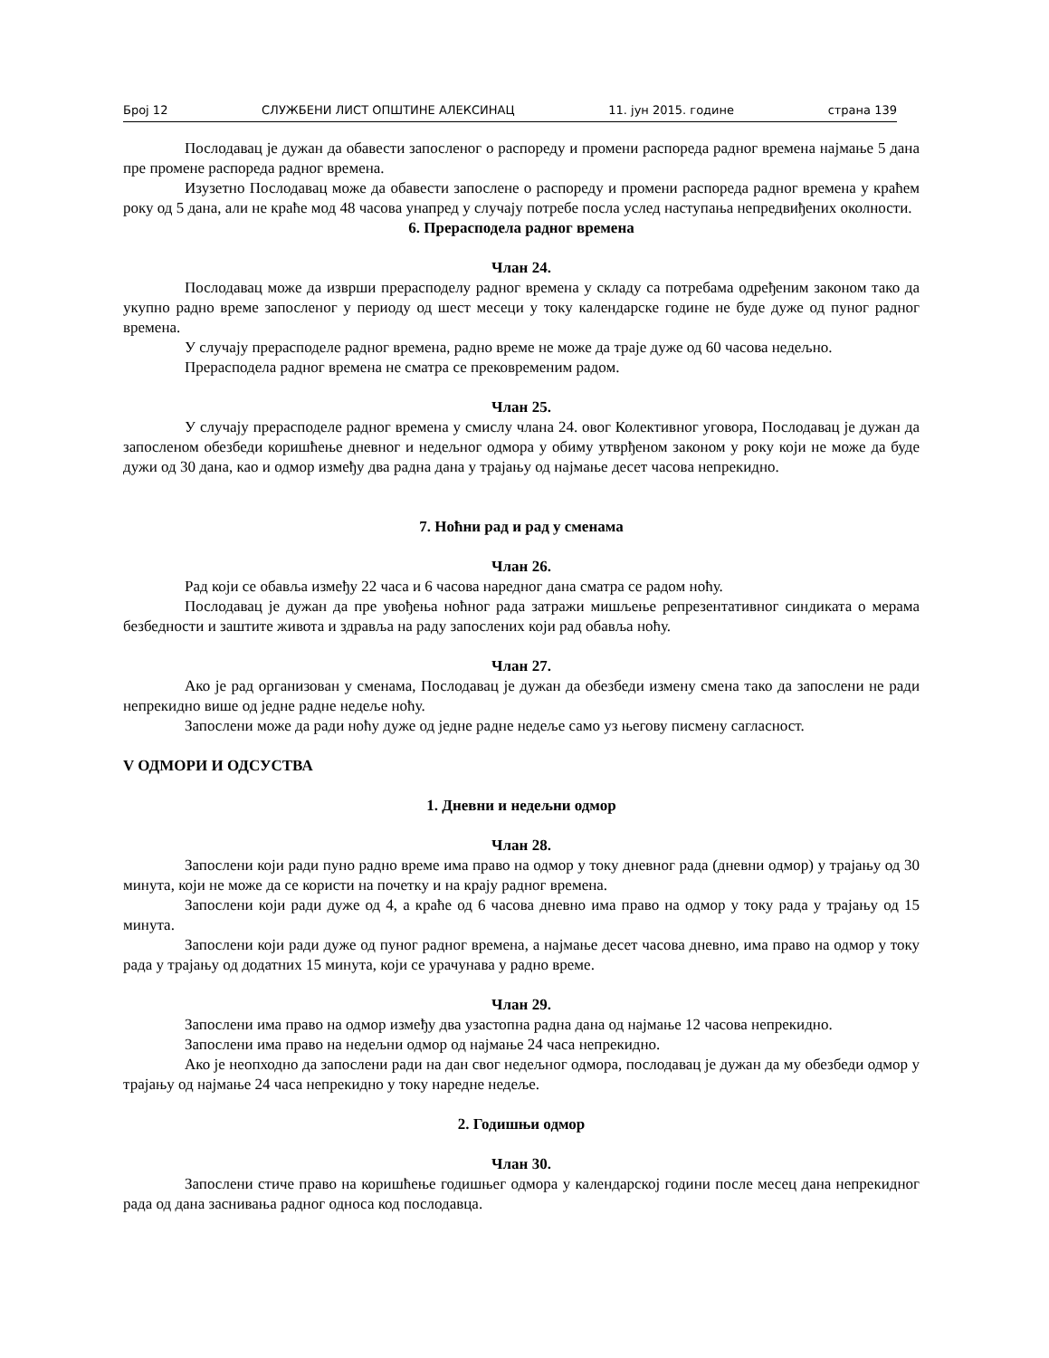Број 12 СЛУЖБЕНИ ЛИСТ ОПШТИНЕ АЛЕКСИНАЦ 11. јун 2015. године страна 139
Послодавац је дужан да обавести запосленог о распореду и промени распореда радног времена најмање 5 дана пре промене распореда радног времена.
Изузетно Послодавац може да обавести запослене о распореду и промени распореда радног времена у краћем року од 5 дана, али не краће мод 48 часова унапред у случају потребе посла услед наступања непредвиђених околности.
6. Прерасподела радног времена
Члан 24.
Послодавац може да изврши прерасподелу радног времена у складу са потребама одређеним законом тако да укупно радно време запосленог у периоду од шест месеци у току календарске године не буде дуже од пуног радног времена.
У случају прерасподеле радног времена, радно време не може да траје дуже од 60 часова недељно.
Прерасподела радног времена не сматра се прековременим радом.
Члан 25.
У случају прерасподеле радног времена у смислу члана 24. овог Колективног уговора, Послодавац је дужан да запосленом обезбеди коришћење дневног и недељног одмора у обиму утврђеном законом у року који не може да буде дужи од 30 дана, као и одмор између два радна дана у трајању од најмање десет часова непрекидно.
7. Ноћни рад и рад у сменама
Члан 26.
Рад који се обавља између 22 часа и 6 часова наредног дана сматра се радом ноћу.
Послодавац је дужан да пре увођења ноћног рада затражи мишљење репрезентативног синдиката о мерама безбедности и заштите живота и здравља на раду запослених који рад обавља ноћу.
Члан 27.
Ако је рад организован у сменама, Послодавац је дужан да обезбеди измену смена тако да запослени не ради непрекидно више од једне радне недеље ноћу.
Запослени може да ради ноћу дуже од једне радне недеље само уз његову писмену сагласност.
V ОДМОРИ И ОДСУСТВА
1. Дневни и недељни одмор
Члан 28.
Запослени који ради пуно радно време има право на одмор у току дневног рада (дневни одмор) у трајању од 30 минута, који не може да се користи на почетку и на крају радног времена.
Запослени који ради дуже од 4, а краће од 6 часова дневно има право на одмор у току рада у трајању од 15 минута.
Запослени који ради дуже од пуног радног времена, а најмање десет часова дневно, има право на одмор у току рада у трајању од додатних 15 минута, који се урачунава у радно време.
Члан 29.
Запослени има право на одмор између два узастопна радна дана од најмање 12 часова непрекидно.
Запослени има право на недељни одмор од најмање 24 часа непрекидно.
Ако је неопходно да запослени ради на дан свог недељног одмора, послодавац је дужан да му обезбеди одмор у трајању од најмање 24 часа непрекидно у току наредне недеље.
2. Годишњи одмор
Члан 30.
Запослени стиче право на коришћење годишњег одмора у календарској години после месец дана непрекидног рада од дана заснивања радног односа код послодавца.